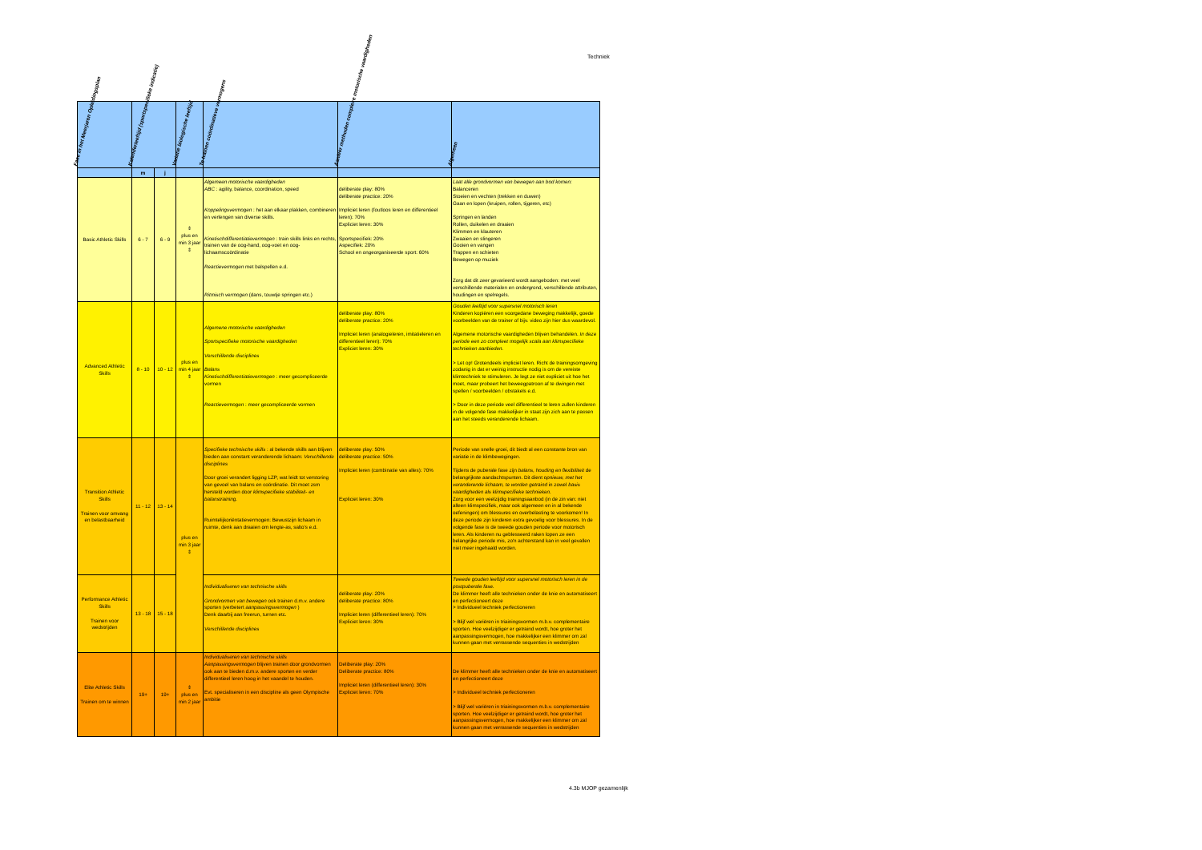Techniek
| Fase in het Meerjaren Opleidingsplan | Kalenderleeftijd (sportspecifieke indicatie) | | Variatie biologische leeftijd | Te trainen coördinatieve vermogens | Aanleer methoden complexe motorische vaardigheden | Algemeen |
| --- | --- | --- | --- | --- | --- | --- |
| | m | j | | | | |
| Basic Athletic Skills | 6 - 7 | 6 - 9 | ⇕ plus en min 3 jaar ⇕ | Algemeen motorische vaardigheden ABC : agility, balance, coordination, speed Koppelingsvermogen : het aan elkaar plakken, combineren en verlengen van diverse skills. Kinetischdifferentiatievermogen : train skills links en rechts, trainen van de oog-hand, oog-voet en oog-lichaamscoördinatie Reactievermogen met balspellen e.d. Ritmisch vermogen (dans, touwtje springen etc.) | deliberate play: 80% deliberate practice: 20% Impliciet leren (foutloos leren en differentieel leren): 70% Expliciet leren: 30% Sportspecifiek: 20% Aspecifiek: 20% School en ongeorganiseerde sport: 60% | Laat alle grondvormen van bewegen aan bod komen: Balanceren Stoeien en vechten (trekken en duwen) Gaan en lopen (kruipen, rollen, tijgeren, etc) Springen en landen Rollen, duikelen en draaien Klimmen en klauteren Zwaaien en slingeren Gooien en vangen Trappen en schieten Bewegen op muziek Zorg dat dit zeer gevarieerd wordt aangeboden: met veel verschillende materialen en ondergrond, verschillende attributen, houdingen en spelregels. |
| Advanced Athletic Skills | 8 - 10 | 10 - 12 | plus en min 4 jaar ⇕ | Algemene motorische vaardigheden Sportspecifieke motorische vaardigheden Verschillende disciplines Balans Kinetischdifferentiatievermogen : meer gecompliceerde vormen Reactievermogen : meer gecompliceerde vormen | deliberate play: 80% deliberate practice: 20% Impliciet leren (analogieleren, imitatieleren en differentieel leren): 70% Expliciet leren: 30% | Gouden leeftijd voor supersnel motorisch leren Kinderen kopiëren een voorgedane beweging makkelijk, goede voorbeelden van de trainer of bijv. video zijn hier dus waardevol. Algemene motorische vaardigheden blijven behandelen. In deze periode een zo compleet mogelijk scala aan klimspecifieke technieken aanbieden. > Let op! Grotendeels impliciet leren. Richt de trainingsomgeving zodanig in dat er weinig instructie nodig is om de vereiste klimtechniek te stimuleren. Je legt ze niet expliciet uit hoe het moet, maar probeert het beweegpatroon af te dwingen met spellen / voorbeelden / obstakels e.d. > Door in deze periode veel differentieel te leren zullen kinderen in de volgende fase makkelijker in staat zijn zich aan te passen aan het steeds veranderende lichaam. |
| Transition Athletic Skills Trainen voor omvang en belastbaarheid | 11 - 12 | 13 - 14 | plus en min 3 jaar ⇕ | Specifieke technische skills : al bekende skills aan blijven bieden aan constant veranderende lichaam: Verschillende disciplines Door groei verandert ligging LZP, wat leidt tot verstoring van gevoel van balans en coördinatie. Dit moet zsm hersteld worden door klimspecifieke stabiliteit- en balanstraining. Ruimtelijkoriëntatievermogen: Bewustzijn lichaam in ruimte, denk aan draaien om lengte-as, salto's e.d. | deliberate play: 50% deliberate practice: 50% Impliciet leren (combinatie van alles): 70% Expliciet leren: 30% | Periode van snelle groei, dit biedt al een constante bron van variatie in de klimbewegingen. Tijdens de puberale fase zijn balans, houding en flexibiliteit de belangrijkste aandachtspunten. Dit dient opnieuw, met het veranderende lichaam, te worden getraind in zowel basis vaardigheden als klimspecifieke technieken. Zorg voor een veelzijdig trainingsaanbod (in de zin van: niet alleen klimspecifiek, maar ook algemeen en in al bekende oefeningen) om blessures en overbelasting te voorkomen! In deze periode zijn kinderen extra gevoelig voor blessures. In de volgende fase is de tweede gouden periode voor motorisch leren. Als kinderen nu geblesseerd raken lopen ze een belangrijke periode mis, zo'n achterstand kan in veel gevallen niet meer ingehaald worden. |
| Performance Athletic Skills Trainen voor wedstrijden | 13 - 18 | 15 - 18 | | Individualiseren van technische skills Grondvormen van bewegen ook trainen d.m.v. andere sporten (verbetert aanpassingsvermogen ) Denk daarbij aan freerun, turnen etc. Verschillende disciplines | deliberate play: 20% deliberate practice: 80% Impliciet leren (differentieel leren): 70% Expliciet leren: 30% | Tweede gouden leeftijd voor supersnel motorisch leren in de postpuberale fase. De klimmer heeft alle technieken onder de knie en automatiseert en perfectioneert deze > Individueel techniek perfectioneren > Blijf wel variëren in triainingsvormen m.b.v. complementaire sporten. Hoe veelzijdiger er getraind wordt, hoe groter het aanpassingsvermogen, hoe makkelijker een klimmer om zal kunnen gaan met verrassende sequenties in wedstrijden |
| Elite Athletic Skills Trainen om te winnen | 19+ | 19+ | ⇕ plus en min 2 jaar | Individualiseren van technische skills Aanpassingsvermogen blijven trainen door grondvormen ook aan te bieden d.m.v. andere sporten en verder differentieel leren hoog in het vaandel te houden. Evt. specialiseren in een discipline als geen Olympische ambitie | Deliberate play: 20% Deliberate practice: 80% Impliciet leren (differentieel leren): 30% Expliciet leren: 70% | De klimmer heeft alle technieken onder de knie en automatiseert en perfectioneert deze > Individueel techniek perfectioneren > Blijf wel variëren in triainingsvormen m.b.v. complementaire sporten. Hoe veelzijdiger er getraind wordt, hoe groter het aanpassingsvermogen, hoe makkelijker een klimmer om zal kunnen gaan met verrassende sequenties in wedstrijden |
4.3b MJOP gezamenlijk